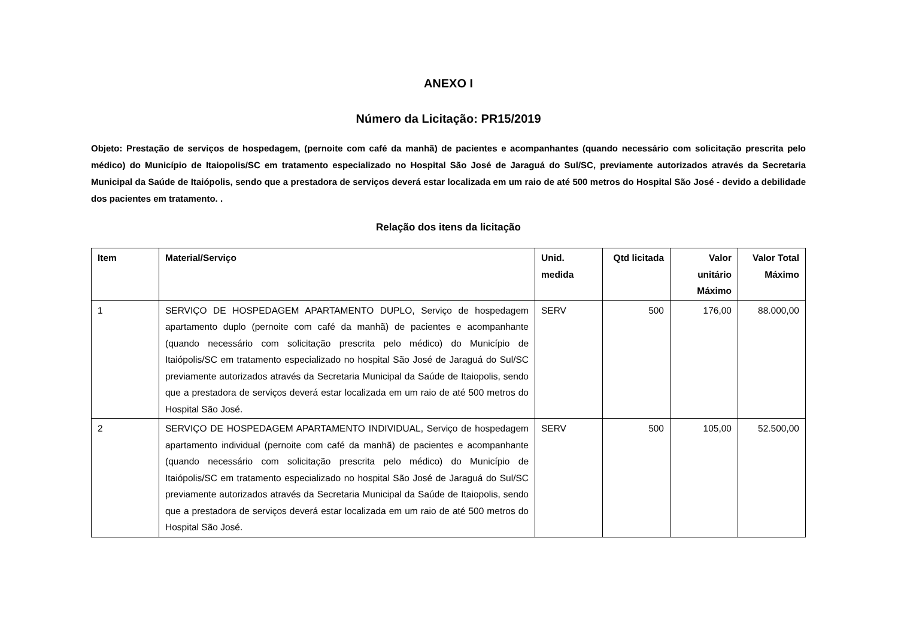ANEXO I
Número da Licitação: PR15/2019
Objeto: Prestação de serviços de hospedagem, (pernoite com café da manhã) de pacientes e acompanhantes (quando necessário com solicitação prescrita pelo médico) do Município de Itaiopolis/SC em tratamento especializado no Hospital São José de Jaraguá do Sul/SC, previamente autorizados através da Secretaria Municipal da Saúde de Itaiópolis, sendo que a prestadora de serviços deverá estar localizada em um raio de até 500 metros do Hospital São José - devido a debilidade dos pacientes em tratamento. .
Relação dos itens da licitação
| Item | Material/Serviço | Unid. medida | Qtd licitada | Valor unitário Máximo | Valor Total Máximo |
| --- | --- | --- | --- | --- | --- |
| 1 | SERVIÇO DE HOSPEDAGEM APARTAMENTO DUPLO, Serviço de hospedagem apartamento duplo (pernoite com café da manhã) de pacientes e acompanhante (quando necessário com solicitação prescrita pelo médico) do Município de Itaiópolis/SC em tratamento especializado no hospital São José de Jaraguá do Sul/SC previamente autorizados através da Secretaria Municipal da Saúde de Itaiopolis, sendo que a prestadora de serviços deverá estar localizada em um raio de até 500 metros do Hospital São José. | SERV | 500 | 176,00 | 88.000,00 |
| 2 | SERVIÇO DE HOSPEDAGEM APARTAMENTO INDIVIDUAL, Serviço de hospedagem apartamento individual (pernoite com café da manhã) de pacientes e acompanhante (quando necessário com solicitação prescrita pelo médico) do Município de Itaiópolis/SC em tratamento especializado no hospital São José de Jaraguá do Sul/SC previamente autorizados através da Secretaria Municipal da Saúde de Itaiopolis, sendo que a prestadora de serviços deverá estar localizada em um raio de até 500 metros do Hospital São José. | SERV | 500 | 105,00 | 52.500,00 |